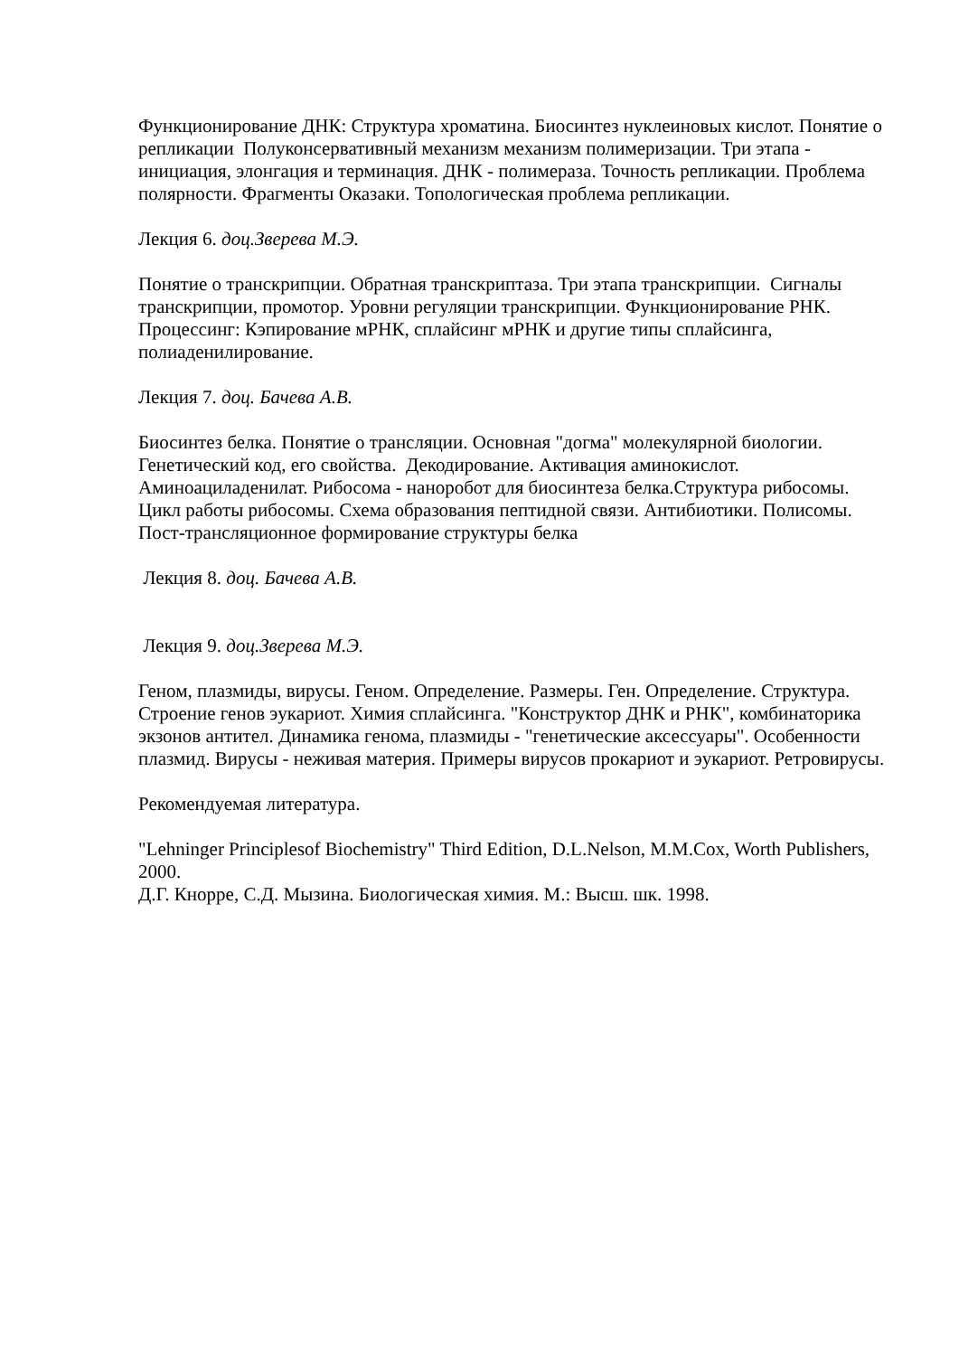Функционирование ДНК: Структура хроматина. Биосинтез нуклеиновых кислот. Понятие о репликации Полуконсервативный механизм механизм полимеризации. Три этапа - инициация, элонгация и терминация. ДНК - полимераза. Точность репликации. Проблема полярности. Фрагменты Оказаки. Топологическая проблема репликации.
Лекция 6. доц.Зверева М.Э.
Понятие о транскрипции. Обратная транскриптаза. Три этапа транскрипции. Сигналы транскрипции, промотор. Уровни регуляции транскрипции. Функционирование РНК. Процессинг: Кэпирование мРНК, сплайсинг мРНК и другие типы сплайсинга, полиаденилирование.
Лекция 7. доц. Бачева А.В.
Биосинтез белка. Понятие о трансляции. Основная "догма" молекулярной биологии. Генетический код, его свойства. Декодирование. Активация аминокислот. Аминоациладенилат. Рибосома - наноробот для биосинтеза белка.Структура рибосомы. Цикл работы рибосомы. Схема образования пептидной связи. Антибиотики. Полисомы. Пост-трансляционное формирование структуры белка
Лекция 8. доц. Бачева А.В.
Лекция 9. доц.Зверева М.Э.
Геном, плазмиды, вирусы. Геном. Определение. Размеры. Ген. Определение. Структура. Строение генов эукариот. Химия сплайсинга. "Конструктор ДНК и РНК", комбинаторика экзонов антител. Динамика генома, плазмиды - "генетические аксессуары". Особенности плазмид. Вирусы - неживая материя. Примеры вирусов прокариот и эукариот. Ретровирусы.
Рекомендуемая литература.
"Lehninger Principlesof Biochemistry" Third Edition, D.L.Nelson, M.M.Cox, Worth Publishers, 2000.
Д.Г. Кнорре, С.Д. Мызина. Биологическая химия. М.: Высш. шк. 1998.